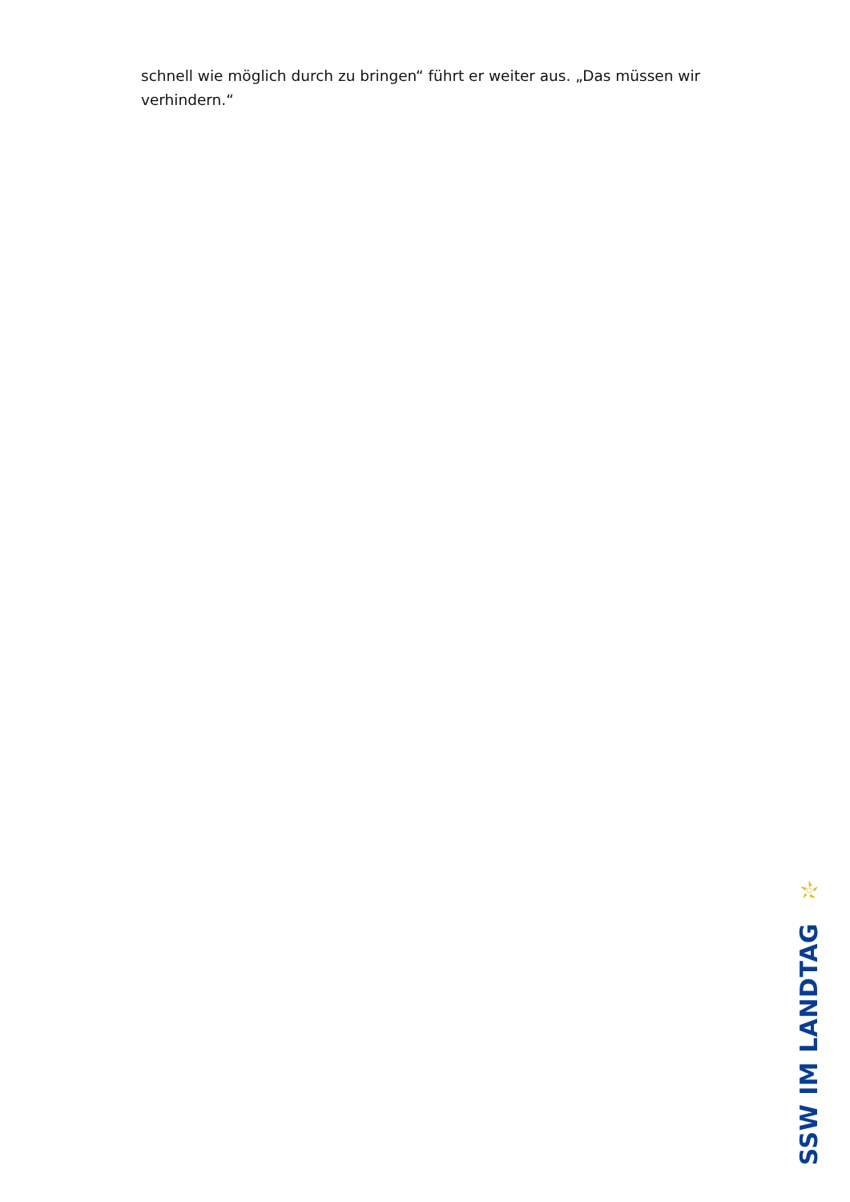schnell wie möglich durch zu bringen“ führt er weiter aus. „Das müssen wir verhindern.“
SSW IM LANDTAG